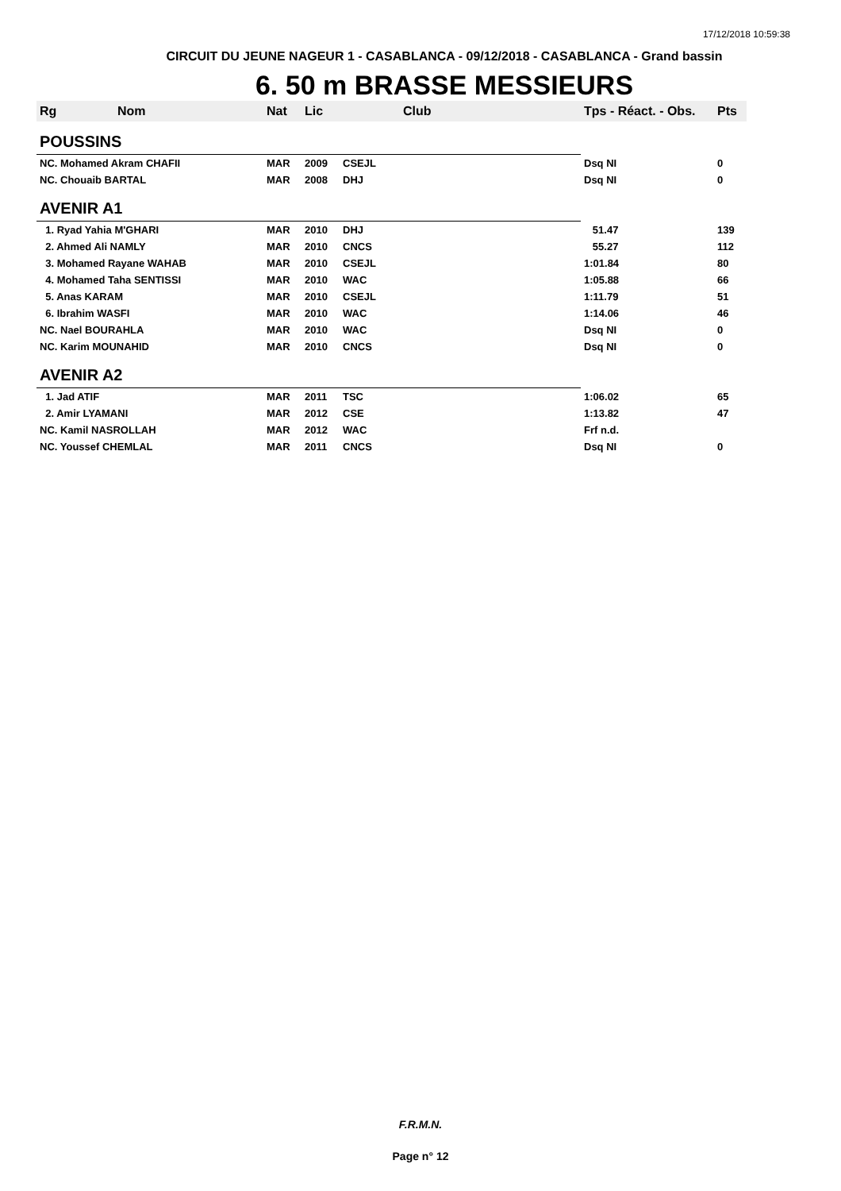17/12/2018 10:59:38
CIRCUIT DU JEUNE NAGEUR 1 - CASABLANCA - 09/12/2018 - CASABLANCA - Grand bassin
6. 50 m BRASSE MESSIEURS
| Rg | Nom | Nat | Lic | Club | Tps - Réact. - Obs. | Pts |
| --- | --- | --- | --- | --- | --- | --- |
| POUSSINS | | | | | | |
| NC. Mohamed Akram CHAFII | | MAR | 2009 | CSEJL | Dsq NI | 0 |
| NC. Chouaib BARTAL | | MAR | 2008 | DHJ | Dsq NI | 0 |
| AVENIR A1 | | | | | | |
| 1. Ryad Yahia M'GHARI | | MAR | 2010 | DHJ | 51.47 | 139 |
| 2. Ahmed Ali NAMLY | | MAR | 2010 | CNCS | 55.27 | 112 |
| 3. Mohamed Rayane WAHAB | | MAR | 2010 | CSEJL | 1:01.84 | 80 |
| 4. Mohamed Taha SENTISSI | | MAR | 2010 | WAC | 1:05.88 | 66 |
| 5. Anas KARAM | | MAR | 2010 | CSEJL | 1:11.79 | 51 |
| 6. Ibrahim WASFI | | MAR | 2010 | WAC | 1:14.06 | 46 |
| NC. Nael BOURAHLA | | MAR | 2010 | WAC | Dsq NI | 0 |
| NC. Karim MOUNAHID | | MAR | 2010 | CNCS | Dsq NI | 0 |
| AVENIR A2 | | | | | | |
| 1. Jad ATIF | | MAR | 2011 | TSC | 1:06.02 | 65 |
| 2. Amir LYAMANI | | MAR | 2012 | CSE | 1:13.82 | 47 |
| NC. Kamil NASROLLAH | | MAR | 2012 | WAC | Frf n.d. | |
| NC. Youssef CHEMLAL | | MAR | 2011 | CNCS | Dsq NI | 0 |
F.R.M.N.
Page n° 12